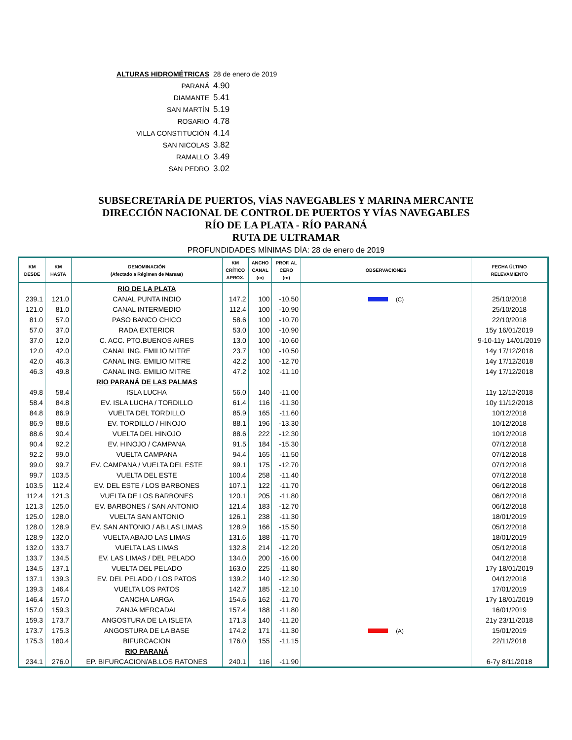| ALTURAS HIDROMÉTRICAS | 28 de enero de 2019 |
| PARANÁ | 4.90 |
| DIAMANTE | 5.41 |
| SAN MARTÍN | 5.19 |
| ROSARIO | 4.78 |
| VILLA CONSTITUCIÓN | 4.14 |
| SAN NICOLAS | 3.82 |
| RAMALLO | 3.49 |
| SAN PEDRO | 3.02 |
SUBSECRETARÍA DE PUERTOS, VÍAS NAVEGABLES Y MARINA MERCANTE
DIRECCIÓN NACIONAL DE CONTROL DE PUERTOS Y VÍAS NAVEGABLES
RÍO DE LA PLATA - RÍO PARANÁ
RUTA DE ULTRAMAR
PROFUNDIDADES MÍNIMAS DÍA: 28 de enero de 2019
| KM DESDE | KM HASTA | DENOMINACIÓN (Afectado a Régimen de Mareas) | KM CRÍTICO APROX. | ANCHO CANAL (m) | PROF. AL CERO (m) | OBSERVACIONES | FECHA ÚLTIMO RELEVAMIENTO |
| --- | --- | --- | --- | --- | --- | --- | --- |
| | | RIO DE LA PLATA | | | | | |
| 239.1 | 121.0 | CANAL PUNTA INDIO | 147.2 | 100 | -10.50 | (C) | 25/10/2018 |
| 121.0 | 81.0 | CANAL INTERMEDIO | 112.4 | 100 | -10.90 | | 25/10/2018 |
| 81.0 | 57.0 | PASO BANCO CHICO | 58.6 | 100 | -10.70 | | 22/10/2018 |
| 57.0 | 37.0 | RADA EXTERIOR | 53.0 | 100 | -10.90 | | 15y 16/01/2019 |
| 37.0 | 12.0 | C. ACC. PTO.BUENOS AIRES | 13.0 | 100 | -10.60 | | 9-10-11y 14/01/2019 |
| 12.0 | 42.0 | CANAL ING. EMILIO MITRE | 23.7 | 100 | -10.50 | | 14y 17/12/2018 |
| 42.0 | 46.3 | CANAL ING. EMILIO MITRE | 42.2 | 100 | -12.70 | | 14y 17/12/2018 |
| 46.3 | 49.8 | CANAL ING. EMILIO MITRE | 47.2 | 102 | -11.10 | | 14y 17/12/2018 |
| | | RIO PARANÁ DE LAS PALMAS | | | | | |
| 49.8 | 58.4 | ISLA LUCHA | 56.0 | 140 | -11.00 | | 11y 12/12/2018 |
| 58.4 | 84.8 | EV. ISLA LUCHA / TORDILLO | 61.4 | 116 | -11.30 | | 10y 11/12/2018 |
| 84.8 | 86.9 | VUELTA DEL TORDILLO | 85.9 | 165 | -11.60 | | 10/12/2018 |
| 86.9 | 88.6 | EV. TORDILLO / HINOJO | 88.1 | 196 | -13.30 | | 10/12/2018 |
| 88.6 | 90.4 | VUELTA DEL HINOJO | 88.6 | 222 | -12.30 | | 10/12/2018 |
| 90.4 | 92.2 | EV. HINOJO / CAMPANA | 91.5 | 184 | -15.30 | | 07/12/2018 |
| 92.2 | 99.0 | VUELTA CAMPANA | 94.4 | 165 | -11.50 | | 07/12/2018 |
| 99.0 | 99.7 | EV. CAMPANA / VUELTA DEL ESTE | 99.1 | 175 | -12.70 | | 07/12/2018 |
| 99.7 | 103.5 | VUELTA DEL ESTE | 100.4 | 258 | -11.40 | | 07/12/2018 |
| 103.5 | 112.4 | EV. DEL ESTE / LOS BARBONES | 107.1 | 122 | -11.70 | | 06/12/2018 |
| 112.4 | 121.3 | VUELTA DE LOS BARBONES | 120.1 | 205 | -11.80 | | 06/12/2018 |
| 121.3 | 125.0 | EV. BARBONES / SAN ANTONIO | 121.4 | 183 | -12.70 | | 06/12/2018 |
| 125.0 | 128.0 | VUELTA SAN ANTONIO | 126.1 | 238 | -11.30 | | 18/01/2019 |
| 128.0 | 128.9 | EV. SAN ANTONIO / AB.LAS LIMAS | 128.9 | 166 | -15.50 | | 05/12/2018 |
| 128.9 | 132.0 | VUELTA ABAJO LAS LIMAS | 131.6 | 188 | -11.70 | | 18/01/2019 |
| 132.0 | 133.7 | VUELTA LAS LIMAS | 132.8 | 214 | -12.20 | | 05/12/2018 |
| 133.7 | 134.5 | EV. LAS LIMAS / DEL PELADO | 134.0 | 200 | -16.00 | | 04/12/2018 |
| 134.5 | 137.1 | VUELTA DEL PELADO | 163.0 | 225 | -11.80 | | 17y 18/01/2019 |
| 137.1 | 139.3 | EV. DEL PELADO / LOS PATOS | 139.2 | 140 | -12.30 | | 04/12/2018 |
| 139.3 | 146.4 | VUELTA LOS PATOS | 142.7 | 185 | -12.10 | | 17/01/2019 |
| 146.4 | 157.0 | CANCHA LARGA | 154.6 | 162 | -11.70 | | 17y 18/01/2019 |
| 157.0 | 159.3 | ZANJA MERCADAL | 157.4 | 188 | -11.80 | | 16/01/2019 |
| 159.3 | 173.7 | ANGOSTURA DE LA ISLETA | 171.3 | 140 | -11.20 | | 21y 23/11/2018 |
| 173.7 | 175.3 | ANGOSTURA DE LA BASE | 174.2 | 171 | -11.30 | (A) | 15/01/2019 |
| 175.3 | 180.4 | BIFURCACION | 176.0 | 155 | -11.15 | | 22/11/2018 |
| | | RIO PARANÁ | | | | | |
| 234.1 | 276.0 | EP. BIFURCACION/AB.LOS RATONES | 240.1 | 116 | -11.90 | | 6-7y 8/11/2018 |